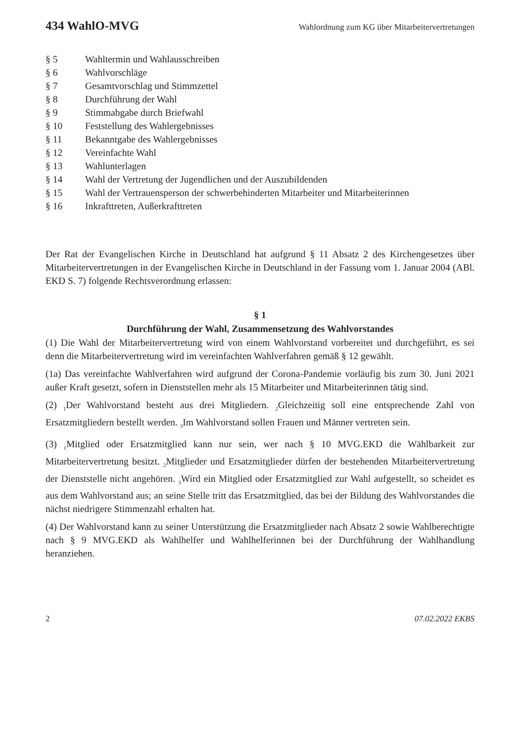434 WahlO-MVG Wahlordnung zum KG über Mitarbeitervertretungen
§ 5
Wahltermin und Wahlausschreiben
§ 6
Wahlvorschläge
§ 7
Gesamtvorschlag und Stimmzettel
§ 8
Durchführung der Wahl
§ 9
Stimmabgabe durch Briefwahl
§ 10
Feststellung des Wahlergebnisses
§ 11
Bekanntgabe des Wahlergebnisses
§ 12
Vereinfachte Wahl
§ 13
Wahlunterlagen
§ 14
Wahl der Vertretung der Jugendlichen und der Auszubildenden
§ 15
Wahl der Vertrauensperson der schwerbehinderten Mitarbeiter und Mitarbeiterinnen
§ 16
Inkrafttreten, Außerkrafttreten
Der Rat der Evangelischen Kirche in Deutschland hat aufgrund § 11 Absatz 2 des Kirchengesetzes über Mitarbeitervertretungen in der Evangelischen Kirche in Deutschland in der Fassung vom 1. Januar 2004 (ABl. EKD S. 7) folgende Rechtsverordnung erlassen:
§ 1
Durchführung der Wahl, Zusammensetzung des Wahlvorstandes
(1) Die Wahl der Mitarbeitervertretung wird von einem Wahlvorstand vorbereitet und durchgeführt, es sei denn die Mitarbeitervertretung wird im vereinfachten Wahlverfahren gemäß § 12 gewählt.
(1a) Das vereinfachte Wahlverfahren wird aufgrund der Corona-Pandemie vorläufig bis zum 30. Juni 2021 außer Kraft gesetzt, sofern in Dienststellen mehr als 15 Mitarbeiter und Mitarbeiterinnen tätig sind.
(2) <sub>1</sub>Der Wahlvorstand besteht aus drei Mitgliedern. <sub>2</sub>Gleichzeitig soll eine entsprechende Zahl von Ersatzmitgliedern bestellt werden. <sub>3</sub>Im Wahlvorstand sollen Frauen und Männer vertreten sein.
(3) <sub>1</sub>Mitglied oder Ersatzmitglied kann nur sein, wer nach § 10 MVG.EKD die Wählbarkeit zur Mitarbeitervertretung besitzt. <sub>2</sub>Mitglieder und Ersatzmitglieder dürfen der bestehenden Mitarbeitervertretung der Dienststelle nicht angehören. <sub>3</sub>Wird ein Mitglied oder Ersatzmitglied zur Wahl aufgestellt, so scheidet es aus dem Wahlvorstand aus; an seine Stelle tritt das Ersatzmitglied, das bei der Bildung des Wahlvorstandes die nächst niedrigere Stimmenzahl erhalten hat.
(4) Der Wahlvorstand kann zu seiner Unterstützung die Ersatzmitglieder nach Absatz 2 sowie Wahlberechtigte nach § 9 MVG.EKD als Wahlhelfer und Wahlhelferinnen bei der Durchführung der Wahlhandlung heranziehen.
2 07.02.2022 EKBS